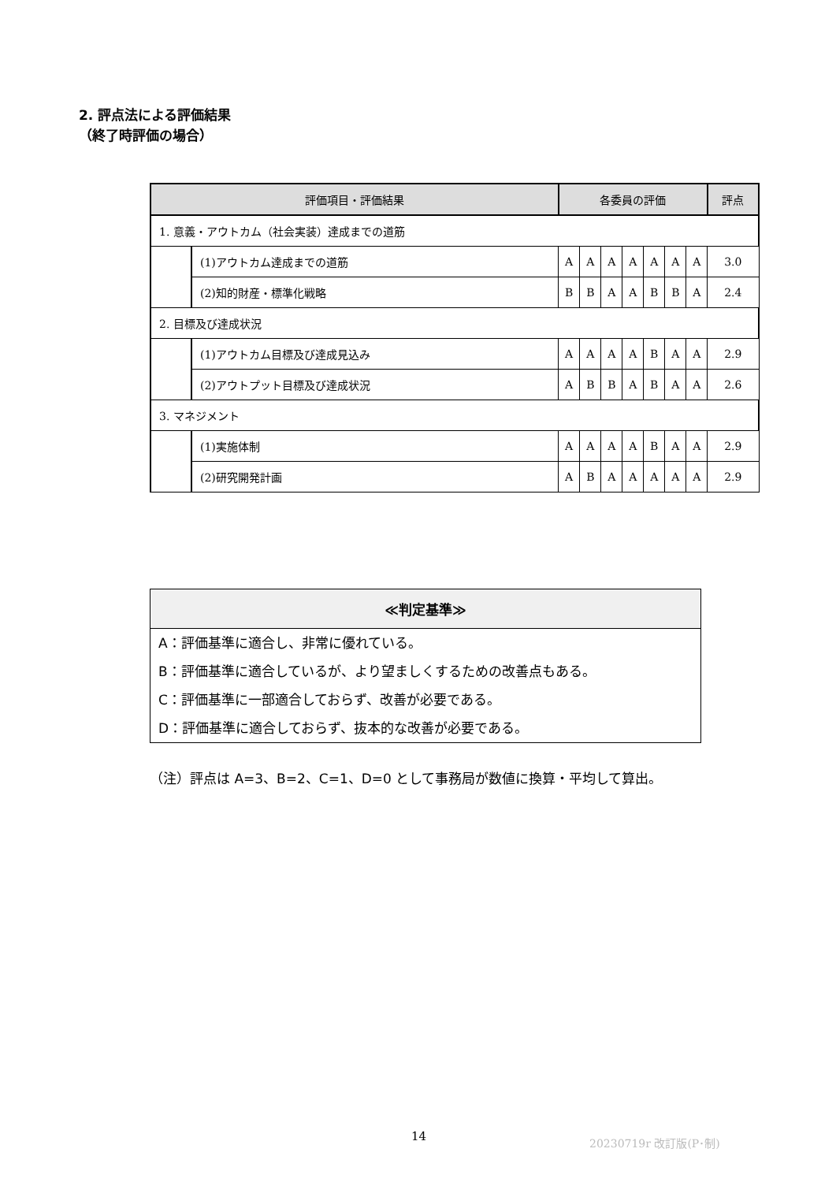2. 評点法による評価結果
（終了時評価の場合）
| 評価項目・評価結果 | | 各委員の評価 | | | | | | | 評点 |
| --- | --- | --- | --- | --- | --- | --- | --- | --- | --- |
| 1. 意義・アウトカム（社会実装）達成までの道筋 | | | | | | | | | |
| | (1)アウトカム達成までの道筋 | A | A | A | A | A | A | A | 3.0 |
| | (2)知的財産・標準化戦略 | B | B | A | A | B | B | A | 2.4 |
| 2. 目標及び達成状況 | | | | | | | | | |
| | (1)アウトカム目標及び達成見込み | A | A | A | A | B | A | A | 2.9 |
| | (2)アウトプット目標及び達成状況 | A | B | B | A | B | A | A | 2.6 |
| 3. マネジメント | | | | | | | | | |
| | (1)実施体制 | A | A | A | A | B | A | A | 2.9 |
| | (2)研究開発計画 | A | B | A | A | A | A | A | 2.9 |
≪判定基準≫
A：評価基準に適合し、非常に優れている。
B：評価基準に適合しているが、より望ましくするための改善点もある。
C：評価基準に一部適合しておらず、改善が必要である。
D：評価基準に適合しておらず、抜本的な改善が必要である。
（注）評点は A=3、B=2、C=1、D=0 として事務局が数値に換算・平均して算出。
14 20230719r 改訂版(P･制)